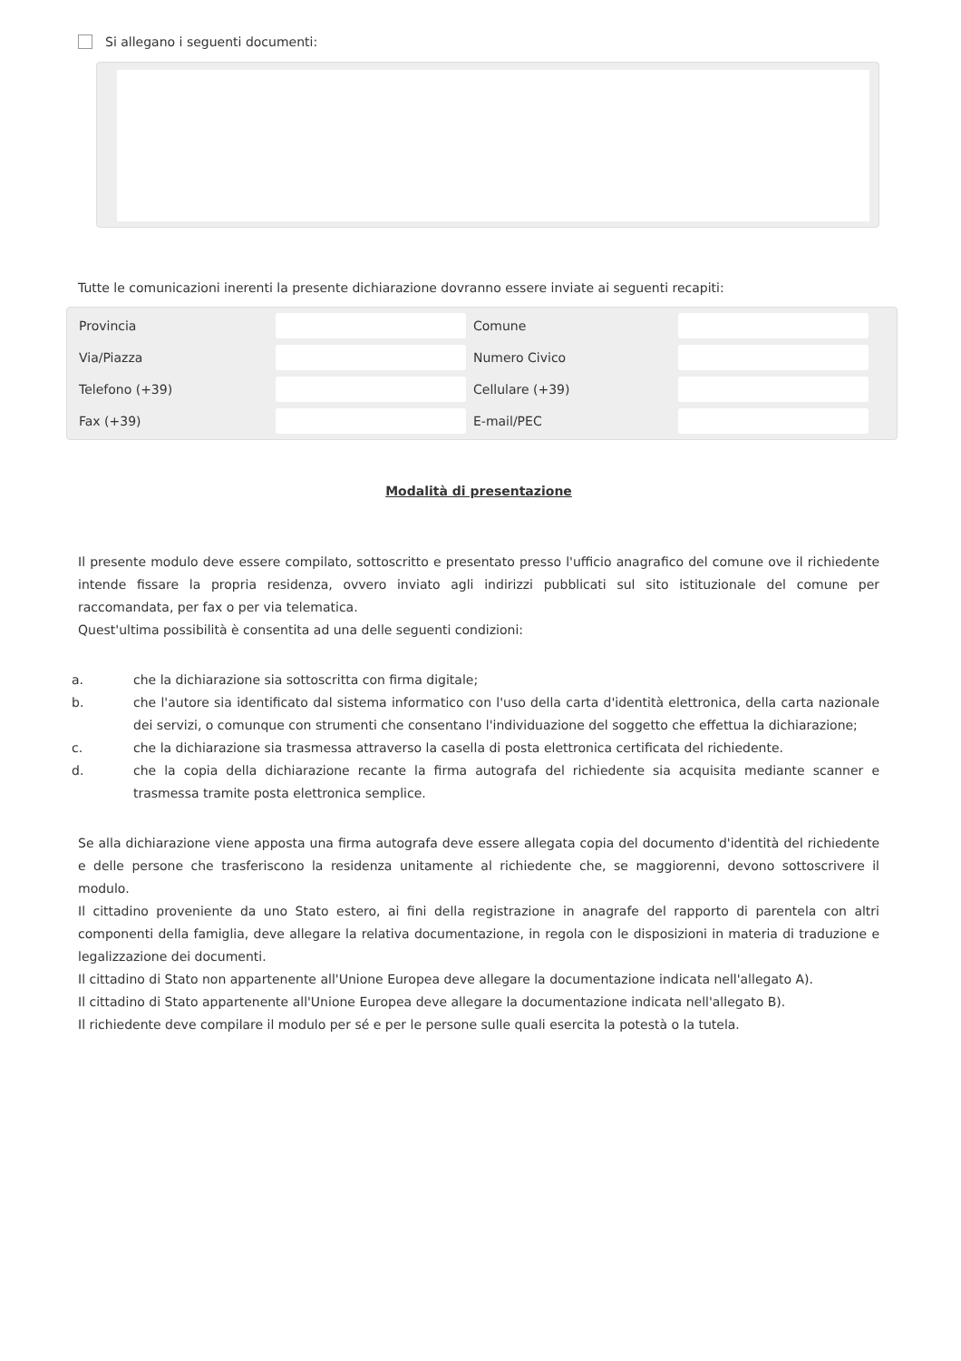Si allegano i seguenti documenti:
Tutte le comunicazioni inerenti la presente dichiarazione dovranno essere inviate ai seguenti recapiti:
Provincia Comune Via/Piazza Numero Civico Telefono (+39) Cellulare (+39) Fax (+39) E-mail/PEC
Modalità di presentazione
Il presente modulo deve essere compilato, sottoscritto e presentato presso l'ufficio anagrafico del comune ove il richiedente intende fissare la propria residenza, ovvero inviato agli indirizzi pubblicati sul sito istituzionale del comune per raccomandata, per fax o per via telematica.
Quest'ultima possibilità è consentita ad una delle seguenti condizioni:
a. che la dichiarazione sia sottoscritta con firma digitale;
b. che l'autore sia identificato dal sistema informatico con l'uso della carta d'identità elettronica, della carta nazionale dei servizi, o comunque con strumenti che consentano l'individuazione del soggetto che effettua la dichiarazione;
c. che la dichiarazione sia trasmessa attraverso la casella di posta elettronica certificata del richiedente.
d. che la copia della dichiarazione recante la firma autografa del richiedente sia acquisita mediante scanner e trasmessa tramite posta elettronica semplice.
Se alla dichiarazione viene apposta una firma autografa deve essere allegata copia del documento d'identità del richiedente e delle persone che trasferiscono la residenza unitamente al richiedente che, se maggiorenni, devono sottoscrivere il modulo.
Il cittadino proveniente da uno Stato estero, ai fini della registrazione in anagrafe del rapporto di parentela con altri componenti della famiglia, deve allegare la relativa documentazione, in regola con le disposizioni in materia di traduzione e legalizzazione dei documenti.
Il cittadino di Stato non appartenente all'Unione Europea deve allegare la documentazione indicata nell'allegato A).
Il cittadino di Stato appartenente all'Unione Europea deve allegare la documentazione indicata nell'allegato B).
Il richiedente deve compilare il modulo per sé e per le persone sulle quali esercita la potestà o la tutela.